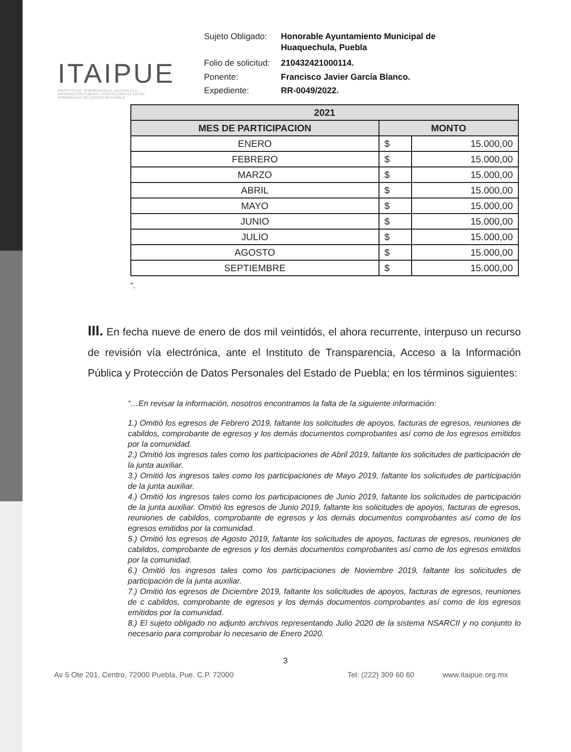ITAIPUE
INSTITUTO DE TRANSPARENCIA, ACCESO A LA INFORMACIÓN PÚBLICA Y PROTECCIÓN DE DATOS PERSONALES DEL ESTADO DE PUEBLA
| Sujeto Obligado: | Honorable Ayuntamiento Municipal de Huaquechula, Puebla |
| Folio de solicitud: | 210432421000114. |
| Ponente: | Francisco Javier García Blanco. |
| Expediente: | RR-0049/2022. |
| 2021 | | |
| --- | --- | --- |
| MES DE PARTICIPACION | MONTO | |
| ENERO | $ | 15.000,00 |
| FEBRERO | $ | 15.000,00 |
| MARZO | $ | 15.000,00 |
| ABRIL | $ | 15.000,00 |
| MAYO | $ | 15.000,00 |
| JUNIO | $ | 15.000,00 |
| JULIO | $ | 15.000,00 |
| AGOSTO | $ | 15.000,00 |
| SEPTIEMBRE | $ | 15.000,00 |
”.
III. En fecha nueve de enero de dos mil veintidós, el ahora recurrente, interpuso un recurso de revisión vía electrónica, ante el Instituto de Transparencia, Acceso a la Información Pública y Protección de Datos Personales del Estado de Puebla; en los términos siguientes:
“…En revisar la información, nosotros encontramos la falta de la siguiente información:
1.) Omitió los egresos de Febrero 2019, faltante los solicitudes de apoyos, facturas de egresos, reuniones de cabildos, comprobante de egresos y los demás documentos comprobantes así como de los egresos emitidos por la comunidad.
2.) Omitió los ingresos tales como los participaciones de Abril 2019, faltante los solicitudes de participación de la junta auxiliar.
3.) Omitió los ingresos tales como los participaciones de Mayo 2019, faltante los solicitudes de participación de la junta auxiliar.
4.) Omitió los ingresos tales como los participaciones de Junio 2019, faltante los solicitudes de participación de la junta auxiliar. Omitió los egresos de Junio 2019, faltante los solicitudes de apoyos, facturas de egresos, reuniones de cabildos, comprobante de egresos y los demás documentos comprobantes así como de los egresos emitidos por la comunidad.
5.) Omitió los egresos de Agosto 2019, faltante los solicitudes de apoyos, facturas de egresos, reuniones de cabildos, comprobante de egresos y los demás documentos comprobantes así como de los egresos emitidos por la comunidad.
6.) Omitió los ingresos tales como los participaciones de Noviembre 2019, faltante los solicitudes de participación de la junta auxiliar.
7.) Omitió los egresos de Diciembre 2019, faltante los solicitudes de apoyos, facturas de egresos, reuniones de c cabildos, comprobante de egresos y los demás documentos comprobantes así como de los egresos emitidos por la comunidad.
8.) El sujeto obligado no adjunto archivos representando Julio 2020 de la sistema NSARCII y no conjunto lo necesario para comprobar lo necesario de Enero 2020.
3
Av 5 Ote 201, Centro, 72000 Puebla, Pue. C.P. 72000 Tel: (222) 309 60 60 www.itaipue.org.mx